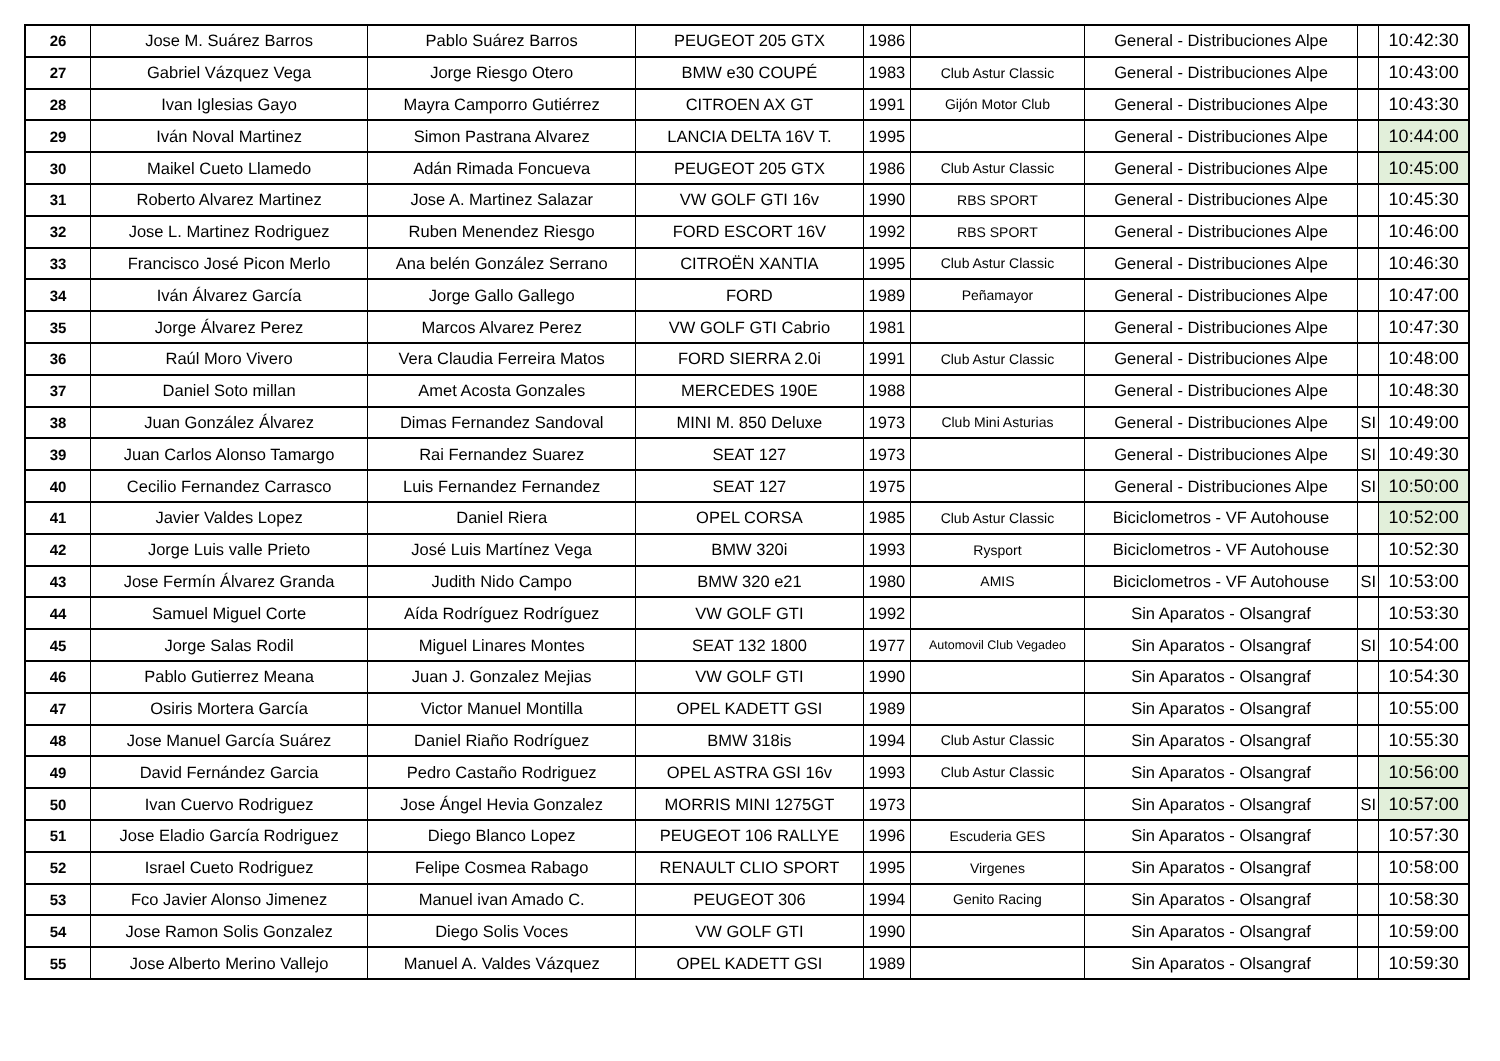| 26 | Jose M. Suárez Barros | Pablo Suárez Barros | PEUGEOT 205 GTX | 1986 | | General - Distribuciones Alpe | | 10:42:30 |
| 27 | Gabriel Vázquez Vega | Jorge Riesgo Otero | BMW e30 COUPÉ | 1983 | Club Astur Classic | General - Distribuciones Alpe | | 10:43:00 |
| 28 | Ivan Iglesias Gayo | Mayra Camporro Gutiérrez | CITROEN AX GT | 1991 | Gijón Motor Club | General - Distribuciones Alpe | | 10:43:30 |
| 29 | Iván Noval Martinez | Simon Pastrana Alvarez | LANCIA DELTA 16V T. | 1995 | | General - Distribuciones Alpe | | 10:44:00 |
| 30 | Maikel Cueto Llamedo | Adán Rimada Foncueva | PEUGEOT 205 GTX | 1986 | Club Astur Classic | General - Distribuciones Alpe | | 10:45:00 |
| 31 | Roberto Alvarez Martinez | Jose A. Martinez Salazar | VW GOLF GTI 16v | 1990 | RBS SPORT | General - Distribuciones Alpe | | 10:45:30 |
| 32 | Jose L. Martinez Rodriguez | Ruben Menendez Riesgo | FORD ESCORT 16V | 1992 | RBS SPORT | General - Distribuciones Alpe | | 10:46:00 |
| 33 | Francisco José Picon Merlo | Ana belén González Serrano | CITROËN XANTIA | 1995 | Club Astur Classic | General - Distribuciones Alpe | | 10:46:30 |
| 34 | Iván Álvarez García | Jorge Gallo Gallego | FORD | 1989 | Peñamayor | General - Distribuciones Alpe | | 10:47:00 |
| 35 | Jorge Álvarez Perez | Marcos Alvarez Perez | VW GOLF GTI Cabrio | 1981 | | General - Distribuciones Alpe | | 10:47:30 |
| 36 | Raúl Moro Vivero | Vera Claudia Ferreira Matos | FORD SIERRA 2.0i | 1991 | Club Astur Classic | General - Distribuciones Alpe | | 10:48:00 |
| 37 | Daniel Soto millan | Amet Acosta Gonzales | MERCEDES 190E | 1988 | | General - Distribuciones Alpe | | 10:48:30 |
| 38 | Juan González Álvarez | Dimas Fernandez Sandoval | MINI M. 850 Deluxe | 1973 | Club Mini Asturias | General - Distribuciones Alpe | SI | 10:49:00 |
| 39 | Juan Carlos Alonso Tamargo | Rai Fernandez Suarez | SEAT 127 | 1973 | | General - Distribuciones Alpe | SI | 10:49:30 |
| 40 | Cecilio Fernandez Carrasco | Luis Fernandez Fernandez | SEAT 127 | 1975 | | General - Distribuciones Alpe | SI | 10:50:00 |
| 41 | Javier Valdes Lopez | Daniel Riera | OPEL CORSA | 1985 | Club Astur Classic | Biciclometros - VF Autohouse | | 10:52:00 |
| 42 | Jorge Luis valle Prieto | José Luis Martínez Vega | BMW 320i | 1993 | Rysport | Biciclometros - VF Autohouse | | 10:52:30 |
| 43 | Jose Fermín Álvarez Granda | Judith Nido Campo | BMW 320 e21 | 1980 | AMIS | Biciclometros - VF Autohouse | SI | 10:53:00 |
| 44 | Samuel Miguel Corte | Aída Rodríguez Rodríguez | VW GOLF GTI | 1992 | | Sin Aparatos - Olsangraf | | 10:53:30 |
| 45 | Jorge Salas Rodil | Miguel Linares Montes | SEAT 132 1800 | 1977 | Automovil Club Vegadeo | Sin Aparatos - Olsangraf | SI | 10:54:00 |
| 46 | Pablo Gutierrez Meana | Juan J. Gonzalez Mejias | VW GOLF GTI | 1990 | | Sin Aparatos - Olsangraf | | 10:54:30 |
| 47 | Osiris Mortera García | Victor Manuel Montilla | OPEL KADETT GSI | 1989 | | Sin Aparatos - Olsangraf | | 10:55:00 |
| 48 | Jose Manuel García Suárez | Daniel Riaño Rodríguez | BMW 318is | 1994 | Club Astur Classic | Sin Aparatos - Olsangraf | | 10:55:30 |
| 49 | David Fernández Garcia | Pedro Castaño Rodriguez | OPEL ASTRA GSI 16v | 1993 | Club Astur Classic | Sin Aparatos - Olsangraf | | 10:56:00 |
| 50 | Ivan Cuervo Rodriguez | Jose Ángel Hevia Gonzalez | MORRIS MINI 1275GT | 1973 | | Sin Aparatos - Olsangraf | SI | 10:57:00 |
| 51 | Jose Eladio García Rodriguez | Diego Blanco Lopez | PEUGEOT 106 RALLYE | 1996 | Escuderia GES | Sin Aparatos - Olsangraf | | 10:57:30 |
| 52 | Israel Cueto Rodriguez | Felipe Cosmea Rabago | RENAULT CLIO SPORT | 1995 | Virgenes | Sin Aparatos - Olsangraf | | 10:58:00 |
| 53 | Fco Javier Alonso Jimenez | Manuel ivan Amado C. | PEUGEOT 306 | 1994 | Genito Racing | Sin Aparatos - Olsangraf | | 10:58:30 |
| 54 | Jose Ramon Solis Gonzalez | Diego Solis Voces | VW GOLF GTI | 1990 | | Sin Aparatos - Olsangraf | | 10:59:00 |
| 55 | Jose Alberto Merino Vallejo | Manuel A. Valdes Vázquez | OPEL KADETT GSI | 1989 | | Sin Aparatos - Olsangraf | | 10:59:30 |